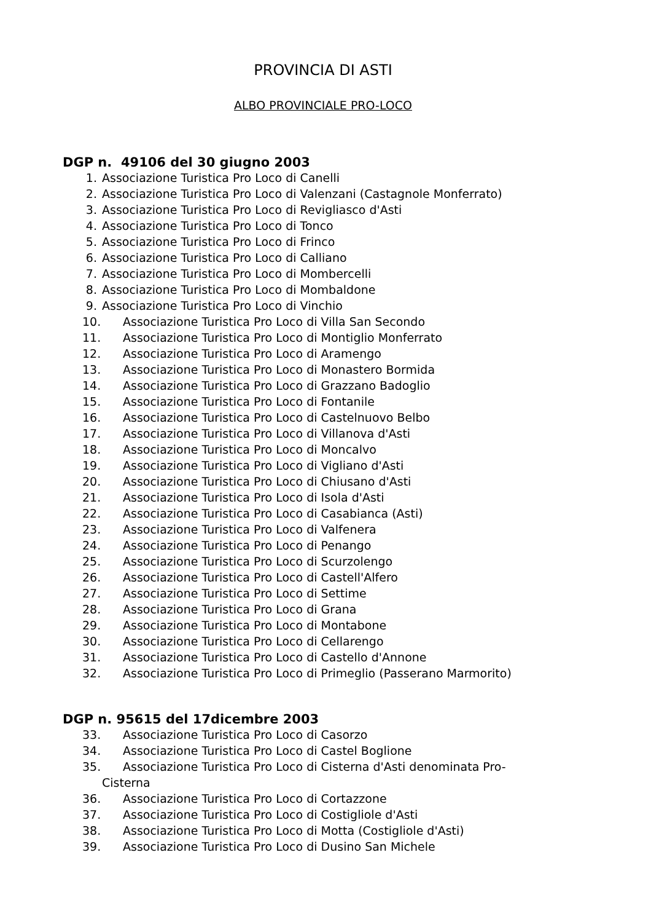PROVINCIA DI ASTI
ALBO PROVINCIALE PRO-LOCO
DGP n. 49106 del 30 giugno 2003
1. Associazione Turistica Pro Loco di Canelli
2. Associazione Turistica Pro Loco di Valenzani (Castagnole Monferrato)
3. Associazione Turistica Pro Loco di Revigliasco d'Asti
4. Associazione Turistica Pro Loco di Tonco
5. Associazione Turistica Pro Loco di Frinco
6. Associazione Turistica Pro Loco di Calliano
7. Associazione Turistica Pro Loco di Mombercelli
8. Associazione Turistica Pro Loco di Mombaldone
9. Associazione Turistica Pro Loco di Vinchio
10. Associazione Turistica Pro Loco di Villa San Secondo
11. Associazione Turistica Pro Loco di Montiglio Monferrato
12. Associazione Turistica Pro Loco di Aramengo
13. Associazione Turistica Pro Loco di Monastero Bormida
14. Associazione Turistica Pro Loco di Grazzano Badoglio
15. Associazione Turistica Pro Loco di Fontanile
16. Associazione Turistica Pro Loco di Castelnuovo Belbo
17. Associazione Turistica Pro Loco di Villanova d'Asti
18. Associazione Turistica Pro Loco di Moncalvo
19. Associazione Turistica Pro Loco di Vigliano d'Asti
20. Associazione Turistica Pro Loco di Chiusano d'Asti
21. Associazione Turistica Pro Loco di Isola d'Asti
22. Associazione Turistica Pro Loco di Casabianca (Asti)
23. Associazione Turistica Pro Loco di Valfenera
24. Associazione Turistica Pro Loco di Penango
25. Associazione Turistica Pro Loco di Scurzolengo
26. Associazione Turistica Pro Loco di Castell'Alfero
27. Associazione Turistica Pro Loco di Settime
28. Associazione Turistica Pro Loco di Grana
29. Associazione Turistica Pro Loco di Montabone
30. Associazione Turistica Pro Loco di Cellarengo
31. Associazione Turistica Pro Loco di Castello d'Annone
32. Associazione Turistica Pro Loco di Primeglio (Passerano Marmorito)
DGP n. 95615 del 17dicembre 2003
33. Associazione Turistica Pro Loco di Casorzo
34. Associazione Turistica Pro Loco di Castel Boglione
35. Associazione Turistica Pro Loco di Cisterna d'Asti denominata Pro-
Cisterna
36. Associazione Turistica Pro Loco di Cortazzone
37. Associazione Turistica Pro Loco di Costigliole d'Asti
38. Associazione Turistica Pro Loco di Motta (Costigliole d'Asti)
39. Associazione Turistica Pro Loco di Dusino San Michele